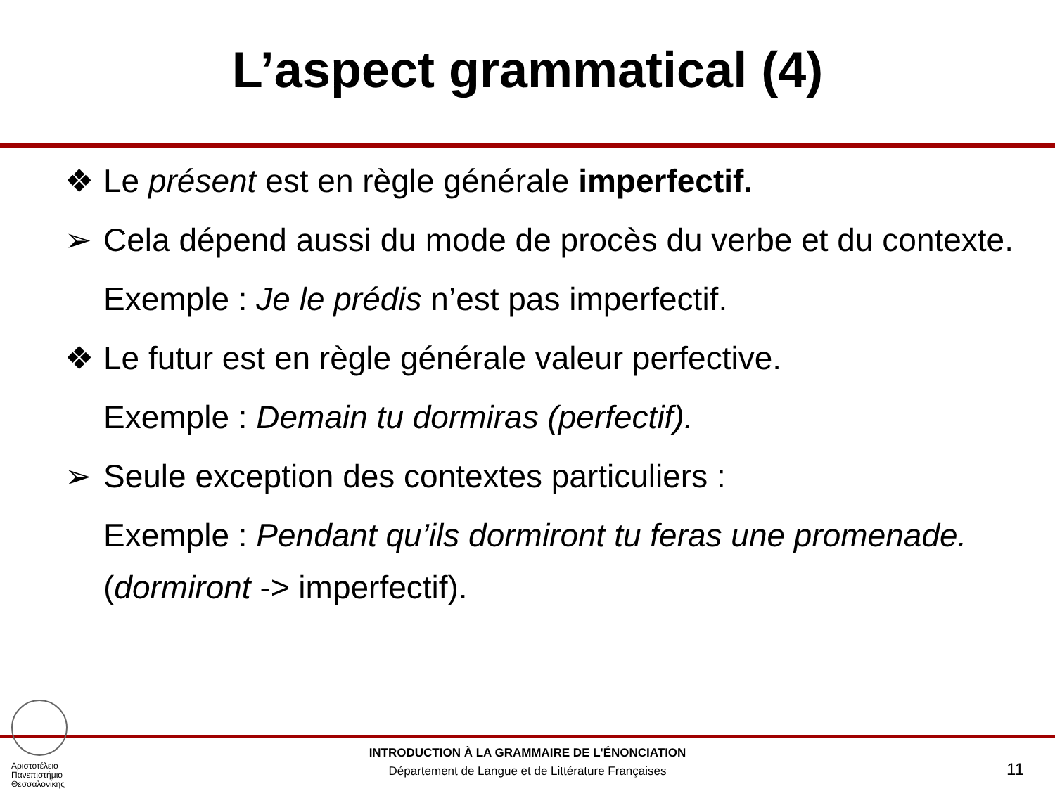L’aspect grammatical (4)
❖ Le présent est en règle générale imperfectif.
➢ Cela dépend aussi du mode de procès du verbe et du contexte.
Exemple : Je le prédis n’est pas imperfectif.
❖ Le futur est en règle générale valeur perfective.
Exemple : Demain tu dormiras (perfectif).
➢ Seule exception des contextes particuliers :
Exemple : Pendant qu’ils dormiront tu feras une promenade.
(dormiront -> imperfectif).
Αριστοτέλειο
Πανεπιστήμιο
Θεσσαλονίκης
INTRODUCTION À LA GRAMMAIRE DE L'ÉNONCIATION
Département de Langue et de Littérature Françaises
11